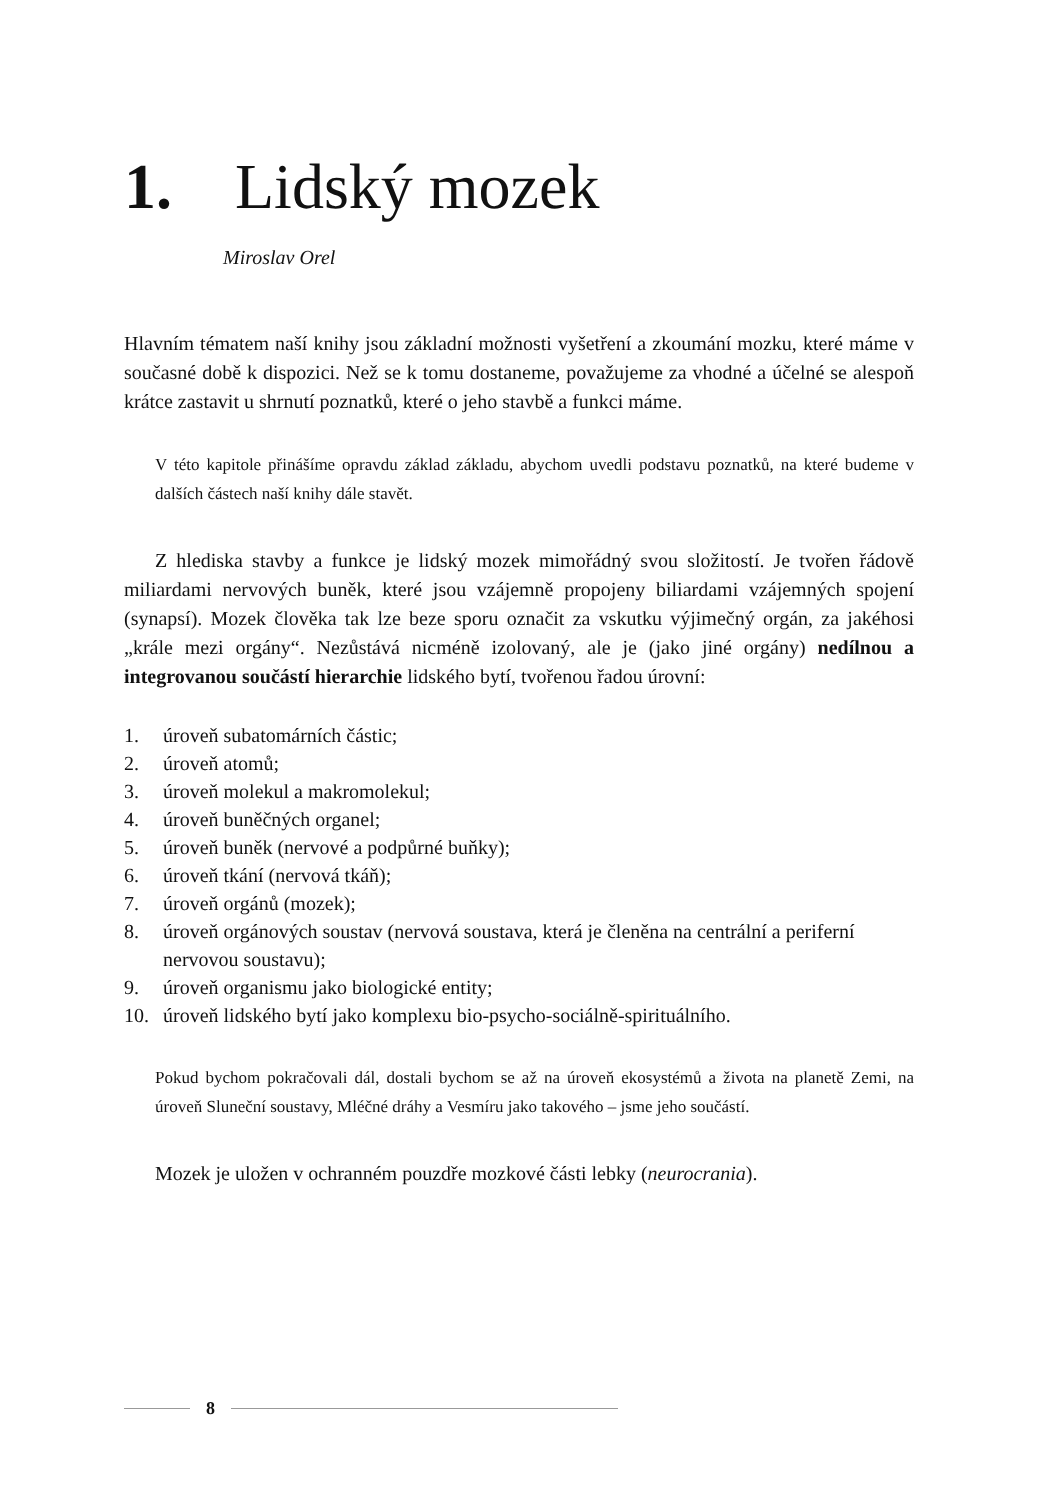1. Lidský mozek
Miroslav Orel
Hlavním tématem naší knihy jsou základní možnosti vyšetření a zkoumání mozku, které máme v současné době k dispozici. Než se k tomu dostaneme, považujeme za vhodné a účelné se alespoň krátce zastavit u shrnutí poznatků, které o jeho stavbě a funkci máme.
V této kapitole přinášíme opravdu základ základu, abychom uvedli podstavu poznatků, na které budeme v dalších částech naší knihy dále stavět.
Z hlediska stavby a funkce je lidský mozek mimořádný svou složitostí. Je tvořen řádově miliardami nervových buněk, které jsou vzájemně propojeny biliardami vzájemných spojení (synapsí). Mozek člověka tak lze beze sporu označit za vskutku výjimečný orgán, za jakéhosi „krále mezi orgány“. Nezůstává nicméně izolovaný, ale je (jako jiné orgány) nedílnou a integrovanou součástí hierarchie lidského bytí, tvořenou řadou úrovní:
1. úroveň subatomárních částic;
2. úroveň atomů;
3. úroveň molekul a makromolekul;
4. úroveň buněčných organel;
5. úroveň buněk (nervové a podpůrné buňky);
6. úroveň tkání (nervová tkáň);
7. úroveň orgánů (mozek);
8. úroveň orgánových soustav (nervová soustava, která je členěna na centrální a periferní nervovou soustavu);
9. úroveň organismu jako biologické entity;
10. úroveň lidského bytí jako komplexu bio-psycho-sociálně-spirituálního.
Pokud bychom pokračovali dál, dostali bychom se až na úroveň ekosystémů a života na planetě Zemi, na úroveň Sluneční soustavy, Mléčné dráhy a Vesmíru jako takového – jsme jeho součástí.
Mozek je uložen v ochranném pouzdře mozkové části lebky (neurocrania).
8